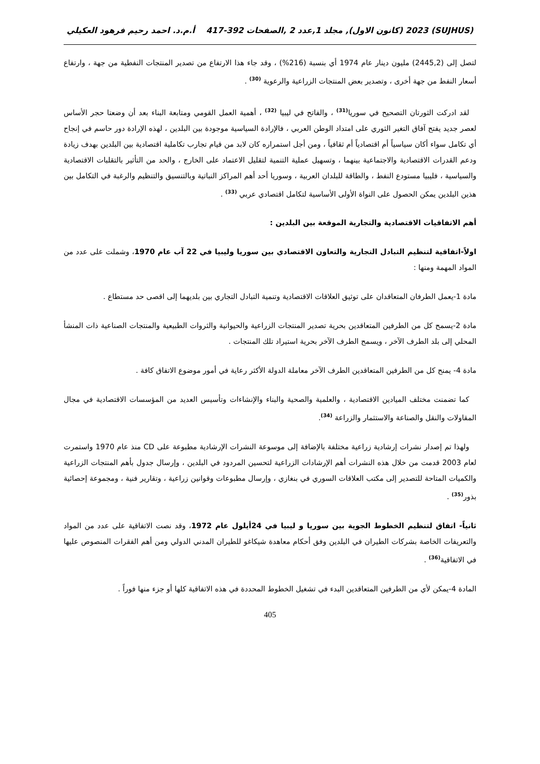(SUJHUS) 2023 (كانون الاول), مجلد 1,عدد 2 ,الصفحات 392-417 أ.م.د. احمد رحيم فرهود العكيلي
لتصل إلى (2445,2) مليون دينار عام 1974 أي بنسبة (216%) ، وقد جاء هذا الارتفاع من تصدير المنتجات النفطية من جهة ، وارتفاع أسعار النفط من جهة أخرى ، وتصدير بعض المنتجات الزراعية والرعوية <sup>(30)</sup> .
لقد ادركت الثورتان التصحيح في سوريا<sup>(31)</sup> ، والفاتح في ليبيا <sup>(32)</sup> ، أهمية العمل القومي ومتابعة البناء بعد أن وضعتا حجر الأساس لعصر جديد يفتح آفاق التغير الثوري على امتداد الوطن العربي ، فالإرادة السياسية موجودة بين البلدين ، لهذه الإرادة دور حاسم في إنجاح أي تكامل سواء أكان سياسياً أم اقتصادياً أم ثقافياً ، ومن أجل استمراره كان لابد من قيام تجارب تكاملية اقتصادية بين البلدين بهدف زيادة ودعم القدرات الاقتصادية والاجتماعية بينهما ، وتسهيل عملية التنمية لتقليل الاعتماد على الخارج ، والحد من التأثير بالتقلبات الاقتصادية والسياسية ، فليبيا مستودع النفط ، والطاقة للبلدان العربية ، وسوريا أحد أهم المراكز النباتية وبالتنسيق والتنظيم والرغبة في التكامل بين هذين البلدين يمكن الحصول على النواة الأولى الأساسية لتكامل اقتصادي عربي <sup>(33)</sup> .
أهم الاتفاقيات الاقتصادية والتجارية الموقعة بين البلدين :
اولاً-اتفاقية لتنظيم التبادل التجارية والتعاون الاقتصادي بين سوريا وليبيا في 22 آب عام 1970، وشملت على عدد من المواد المهمة ومنها :
مادة 1-يعمل الطرفان المتعاقدان على توثيق العلاقات الاقتصادية وتنمية التبادل التجاري بين بلديهما إلى اقصى حد مستطاع .
مادة 2-يسمح كل من الطرفين المتعاقدين بحرية تصدير المنتجات الزراعية والحيوانية والثروات الطبيعية والمنتجات الصناعية ذات المنشأ المحلي إلى بلد الطرف الآخر ، ويسمح الطرف الآخر بحرية استيراد تلك المنتجات .
مادة 4- يمنح كل من الطرفين المتعاقدين الطرف الآخر معاملة الدولة الأكثر رعاية في أمور موضوع الاتفاق كافة .
كما تضمنت مختلف الميادين الاقتصادية ، والعلمية والصحية والبناء والإنشاءات وتأسيس العديد من المؤسسات الاقتصادية في مجال المقاولات والنقل والصناعة والاستثمار والزراعة <sup>(34)</sup>.
ولهذا تم إصدار نشرات إرشادية زراعية مختلفة بالإضافة إلى موسوعة النشرات الإرشادية مطبوعة على CD منذ عام 1970 واستمرت لعام 2003 قدمت من خلال هذه النشرات أهم الإرشادات الزراعية لتحسين المردود في البلدين ، وإرسال جدول بأهم المنتجات الزراعية والكميات المتاحة للتصدير إلى مكتب العلاقات السوري في بنغازي ، وإرسال مطبوعات وقوانين زراعية ، وتقارير فنية ، ومجموعة إحصائية بذور<sup>(35)</sup> .
ثانياً- اتفاق لتنظيم الخطوط الجوية بين سوريا و ليبيا في 24أيلول عام 1972، وقد نصت الاتفاقية على عدد من المواد والتعريفات الخاصة بشركات الطيران في البلدين وفق أحكام معاهدة شيكاغو للطيران المدني الدولي ومن أهم الفقرات المنصوص عليها في الاتفاقية<sup>(36)</sup> .
المادة 4-يمكن لأي من الطرفين المتعاقدين البدء في تشغيل الخطوط المحددة في هذه الاتفاقية كلها أو جزء منها فوراً .
405